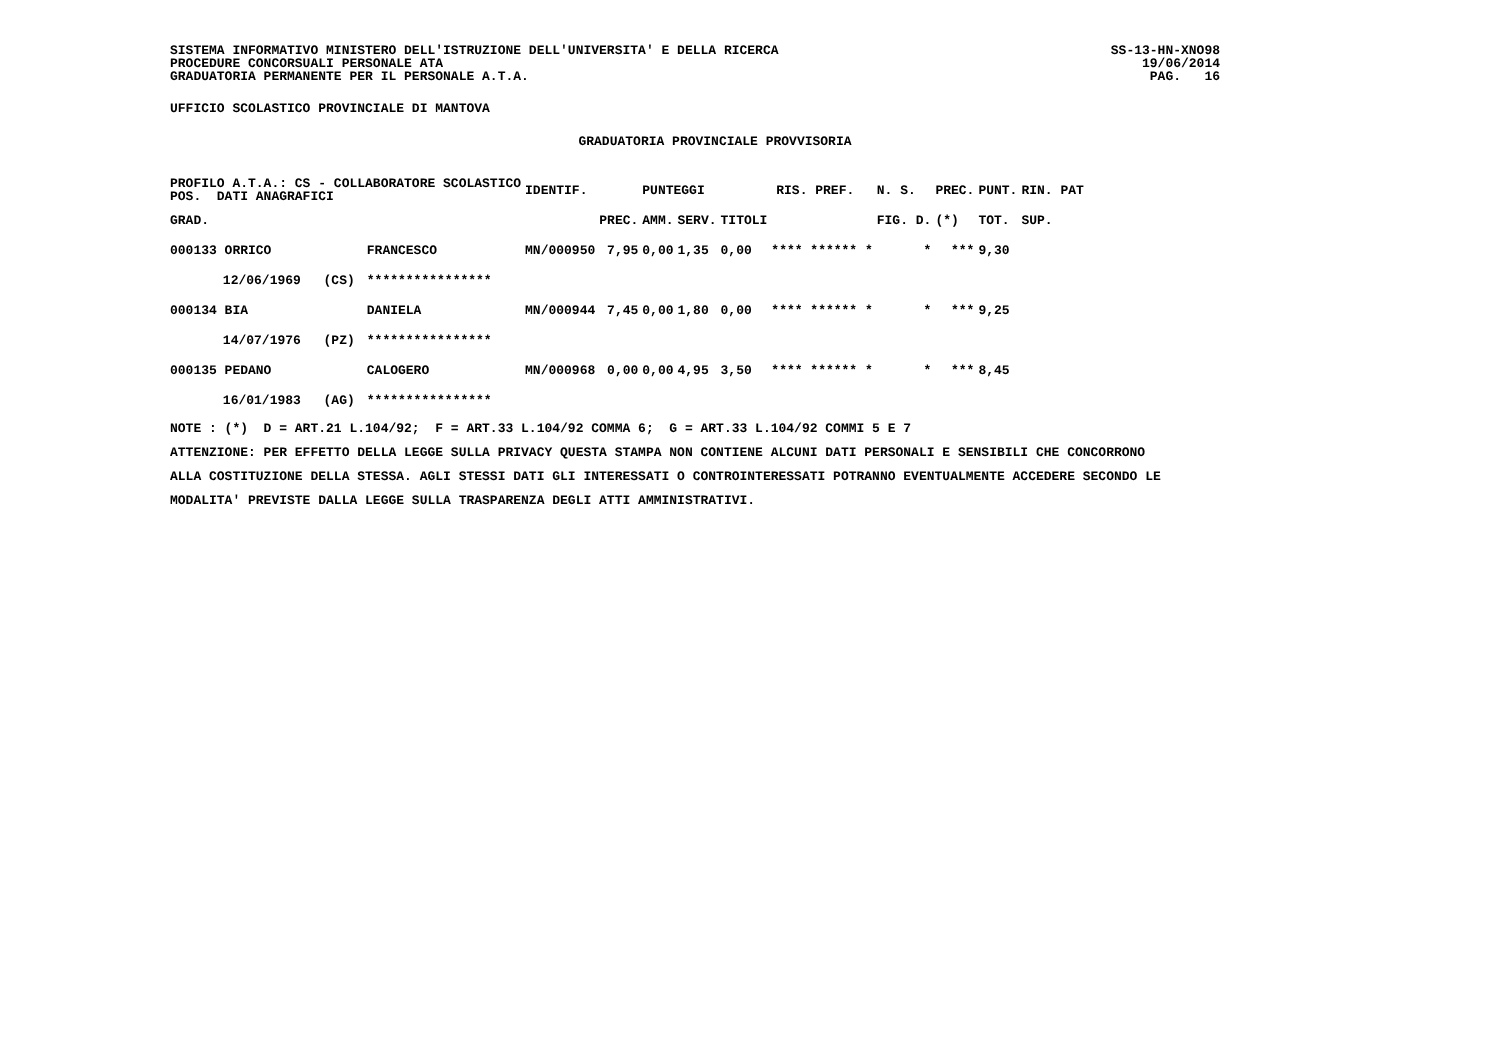SISTEMA INFORMATIVO MINISTERO DELL'ISTRUZIONE DELL'UNIVERSITA' E DELLA RICERCA
PROCEDURE CONCORSUALI PERSONALE ATA
GRADUATORIA PERMANENTE PER IL PERSONALE A.T.A.
SS-13-HN-XNO98
19/06/2014
PAG. 16
UFFICIO SCOLASTICO PROVINCIALE DI MANTOVA
GRADUATORIA PROVINCIALE PROVVISORIA
| PROFILO A.T.A.: CS - COLLABORATORE SCOLASTICO POS. DATI ANAGRAFICI | | | | IDENTIF. | | PUNTEGGI | | | | RIS. PREF. | N. S. | PREC. | PUNT. | RIN. PAT |
| --- | --- | --- | --- | --- | --- | --- | --- | --- | --- | --- | --- | --- | --- | --- |
| GRAD. | | | | | PREC. | AMM. | SERV. | TITOLI | | | FIG. D. | (*) | TOT. | SUP. |
| 000133 ORRICO | | | FRANCESCO | MN/000950 | 7,95 | 0,00 | 1,35 | 0,00 | **** ****** * | | * | *** | 9,30 | |
| | 12/06/1969 | (CS) | **************** | | | | | | | | | | | |
| 000134 BIA | | | DANIELA | MN/000944 | 7,45 | 0,00 | 1,80 | 0,00 | **** ****** * | | * | *** | 9,25 | |
| | 14/07/1976 | (PZ) | **************** | | | | | | | | | | | |
| 000135 PEDANO | | | CALOGERO | MN/000968 | 0,00 | 0,00 | 4,95 | 3,50 | **** ****** * | | * | *** | 8,45 | |
| | 16/01/1983 | (AG) | **************** | | | | | | | | | | | |
NOTE : (*) D = ART.21 L.104/92; F = ART.33 L.104/92 COMMA 6; G = ART.33 L.104/92 COMMI 5 E 7
ATTENZIONE: PER EFFETTO DELLA LEGGE SULLA PRIVACY QUESTA STAMPA NON CONTIENE ALCUNI DATI PERSONALI E SENSIBILI CHE CONCORRONO
ALLA COSTITUZIONE DELLA STESSA. AGLI STESSI DATI GLI INTERESSATI O CONTROINTERESSATI POTRANNO EVENTUALMENTE ACCEDERE SECONDO LE
MODALITA' PREVISTE DALLA LEGGE SULLA TRASPARENZA DEGLI ATTI AMMINISTRATIVI.